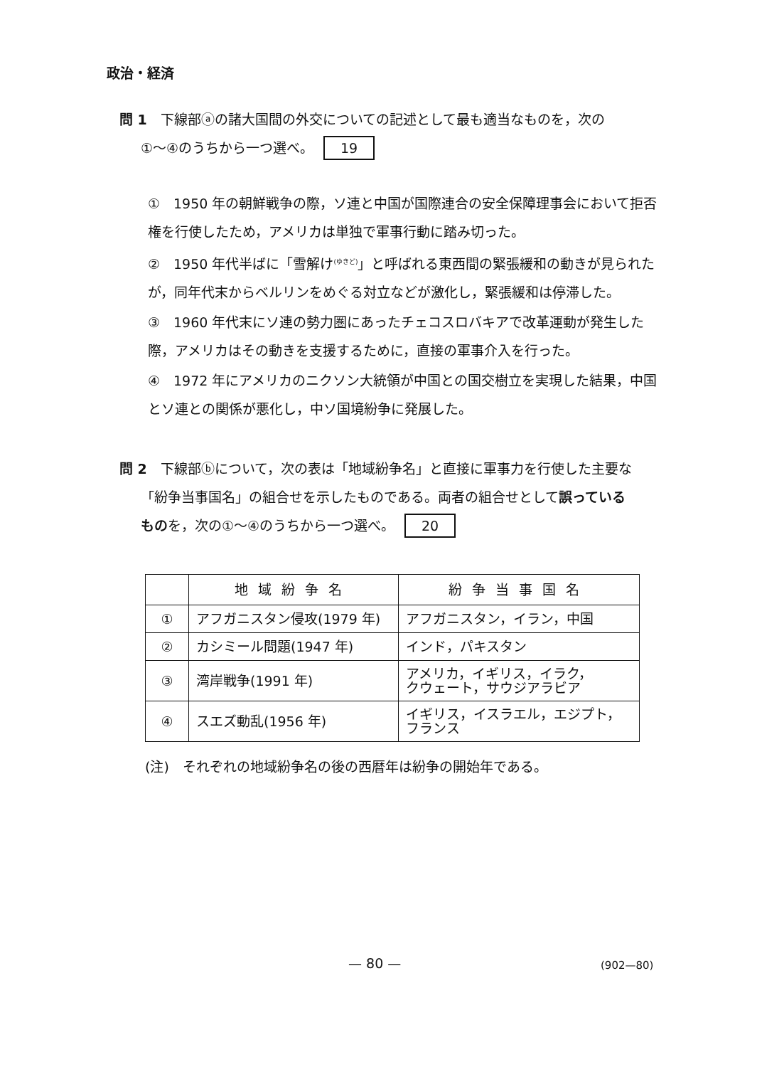政治・経済
問 1　下線部ⓐの諸大国間の外交についての記述として最も適当なものを，次の
①〜④のうちから一つ選べ。 19
①　1950 年の朝鮮戦争の際，ソ連と中国が国際連合の安全保障理事会において拒否権を行使したため，アメリカは単独で軍事行動に踏み切った。
②　1950 年代半ばに「雪解け<sup>(ゆきど)</sup>」と呼ばれる東西間の緊張緩和の動きが見られたが，同年代末からベルリンをめぐる対立などが激化し，緊張緩和は停滞した。
③　1960 年代末にソ連の勢力圏にあったチェコスロバキアで改革運動が発生した際，アメリカはその動きを支援するために，直接の軍事介入を行った。
④　1972 年にアメリカのニクソン大統領が中国との国交樹立を実現した結果，中国とソ連との関係が悪化し，中ソ国境紛争に発展した。
問 2　下線部ⓑについて，次の表は「地域紛争名」と直接に軍事力を行使した主要な
「紛争当事国名」の組合せを示したものである。両者の組合せとして誤っている
ものを，次の①〜④のうちから一つ選べ。 20
| | 地域紛争名 | 紛争当事国名 |
| --- | --- | --- |
| ① | アフガニスタン侵攻(1979 年) | アフガニスタン，イラン，中国 |
| ② | カシミール問題(1947 年) | インド，パキスタン |
| ③ | 湾岸戦争(1991 年) | アメリカ，イギリス，イラク， クウェート，サウジアラビア |
| ④ | スエズ動乱(1956 年) | イギリス，イスラエル，エジプト， フランス |
(注)　それぞれの地域紛争名の後の西暦年は紛争の開始年である。
— 80 — (902—80)